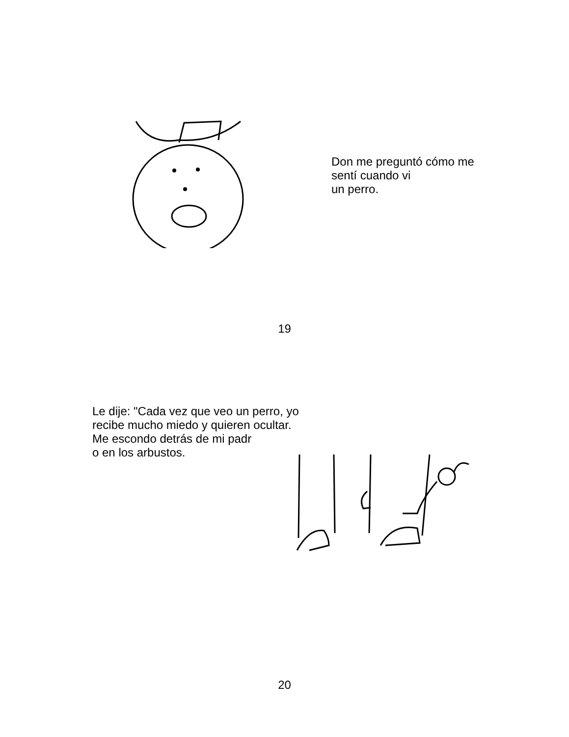Don me preguntó cómo me
sentí cuando vi
un perro.
19
Le dije: "Cada vez que veo un perro, yo
recibe mucho miedo y quieren ocultar.
Me escondo detrás de mi padr
o en los arbustos.
20